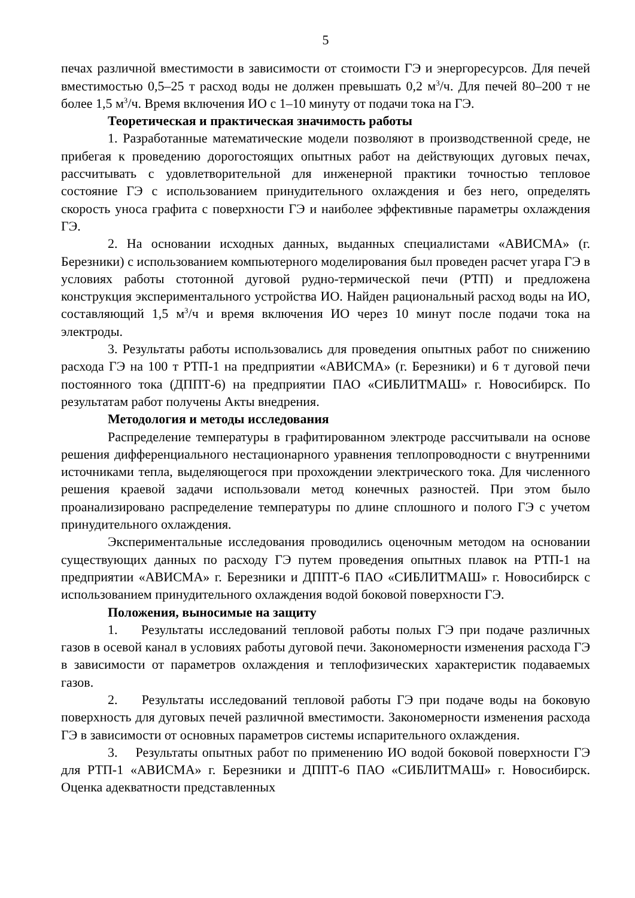5
печах различной вместимости в зависимости от стоимости ГЭ и энергоресурсов. Для печей вместимостью 0,5–25 т расход воды не должен превышать 0,2 м<sup>3</sup>/ч. Для печей 80–200 т не более 1,5 м<sup>3</sup>/ч. Время включения ИО с 1–10 минуту от подачи тока на ГЭ.
Теоретическая и практическая значимость работы
1. Разработанные математические модели позволяют в производственной среде, не прибегая к проведению дорогостоящих опытных работ на действующих дуговых печах, рассчитывать с удовлетворительной для инженерной практики точностью тепловое состояние ГЭ с использованием принудительного охлаждения и без него, определять скорость уноса графита с поверхности ГЭ и наиболее эффективные параметры охлаждения ГЭ.
2. На основании исходных данных, выданных специалистами «АВИСМА» (г. Березники) с использованием компьютерного моделирования был проведен расчет угара ГЭ в условиях работы стотонной дуговой рудно-термической печи (РТП) и предложена конструкция экспериментального устройства ИО. Найден рациональный расход воды на ИО, составляющий 1,5 м<sup>3</sup>/ч и время включения ИО через 10 минут после подачи тока на электроды.
3. Результаты работы использовались для проведения опытных работ по снижению расхода ГЭ на 100 т РТП-1 на предприятии «АВИСМА» (г. Березники) и 6 т дуговой печи постоянного тока (ДППТ-6) на предприятии ПАО «СИБЛИТМАШ» г. Новосибирск. По результатам работ получены Акты внедрения.
Методология и методы исследования
Распределение температуры в графитированном электроде рассчитывали на основе решения дифференциального нестационарного уравнения теплопроводности с внутренними источниками тепла, выделяющегося при прохождении электрического тока. Для численного решения краевой задачи использовали метод конечных разностей. При этом было проанализировано распределение температуры по длине сплошного и полого ГЭ с учетом принудительного охлаждения.
Экспериментальные исследования проводились оценочным методом на основании существующих данных по расходу ГЭ путем проведения опытных плавок на РТП-1 на предприятии «АВИСМА» г. Березники и ДППТ-6 ПАО «СИБЛИТМАШ» г. Новосибирск с использованием принудительного охлаждения водой боковой поверхности ГЭ.
Положения, выносимые на защиту
1. Результаты исследований тепловой работы полых ГЭ при подаче различных газов в осевой канал в условиях работы дуговой печи. Закономерности изменения расхода ГЭ в зависимости от параметров охлаждения и теплофизических характеристик подаваемых газов.
2. Результаты исследований тепловой работы ГЭ при подаче воды на боковую поверхность для дуговых печей различной вместимости. Закономерности изменения расхода ГЭ в зависимости от основных параметров системы испарительного охлаждения.
3. Результаты опытных работ по применению ИО водой боковой поверхности ГЭ для РТП-1 «АВИСМА» г. Березники и ДППТ-6 ПАО «СИБЛИТМАШ» г. Новосибирск. Оценка адекватности представленных